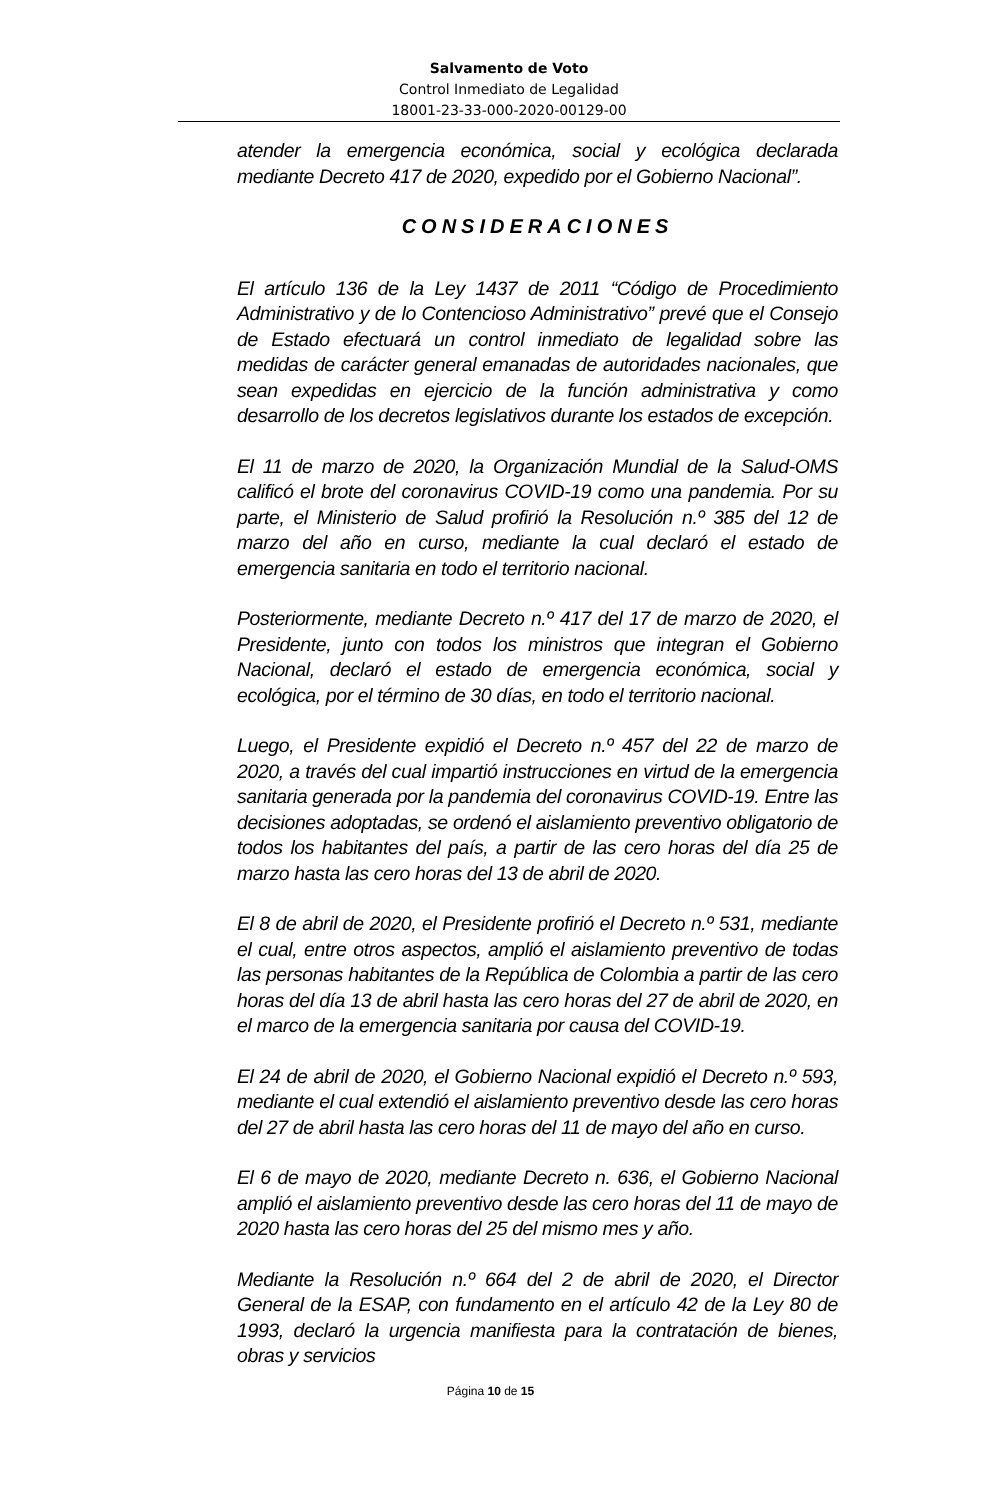Salvamento de Voto
Control Inmediato de Legalidad
18001-23-33-000-2020-00129-00
atender la emergencia económica, social y ecológica declarada mediante Decreto 417 de 2020, expedido por el Gobierno Nacional”.
CONSIDERACIONES
El artículo 136 de la Ley 1437 de 2011 “Código de Procedimiento Administrativo y de lo Contencioso Administrativo” prevé que el Consejo de Estado efectuará un control inmediato de legalidad sobre las medidas de carácter general emanadas de autoridades nacionales, que sean expedidas en ejercicio de la función administrativa y como desarrollo de los decretos legislativos durante los estados de excepción.
El 11 de marzo de 2020, la Organización Mundial de la Salud-OMS calificó el brote del coronavirus COVID-19 como una pandemia. Por su parte, el Ministerio de Salud profirió la Resolución n.º 385 del 12 de marzo del año en curso, mediante la cual declaró el estado de emergencia sanitaria en todo el territorio nacional.
Posteriormente, mediante Decreto n.º 417 del 17 de marzo de 2020, el Presidente, junto con todos los ministros que integran el Gobierno Nacional, declaró el estado de emergencia económica, social y ecológica, por el término de 30 días, en todo el territorio nacional.
Luego, el Presidente expidió el Decreto n.º 457 del 22 de marzo de 2020, a través del cual impartió instrucciones en virtud de la emergencia sanitaria generada por la pandemia del coronavirus COVID-19. Entre las decisiones adoptadas, se ordenó el aislamiento preventivo obligatorio de todos los habitantes del país, a partir de las cero horas del día 25 de marzo hasta las cero horas del 13 de abril de 2020.
El 8 de abril de 2020, el Presidente profirió el Decreto n.º 531, mediante el cual, entre otros aspectos, amplió el aislamiento preventivo de todas las personas habitantes de la República de Colombia a partir de las cero horas del día 13 de abril hasta las cero horas del 27 de abril de 2020, en el marco de la emergencia sanitaria por causa del COVID-19.
El 24 de abril de 2020, el Gobierno Nacional expidió el Decreto n.º 593, mediante el cual extendió el aislamiento preventivo desde las cero horas del 27 de abril hasta las cero horas del 11 de mayo del año en curso.
El 6 de mayo de 2020, mediante Decreto n. 636, el Gobierno Nacional amplió el aislamiento preventivo desde las cero horas del 11 de mayo de 2020 hasta las cero horas del 25 del mismo mes y año.
Mediante la Resolución n.º 664 del 2 de abril de 2020, el Director General de la ESAP, con fundamento en el artículo 42 de la Ley 80 de 1993, declaró la urgencia manifiesta para la contratación de bienes, obras y servicios
Página 10 de 15